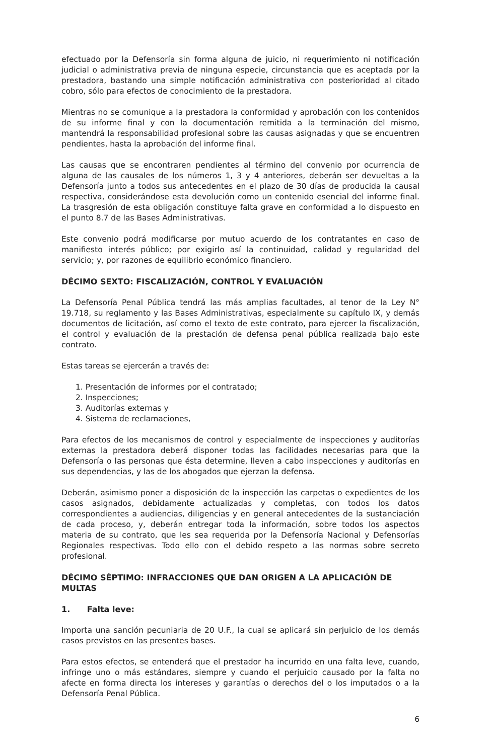efectuado por la Defensoría sin forma alguna de juicio, ni requerimiento ni notificación judicial o administrativa previa de ninguna especie, circunstancia que es aceptada por la prestadora, bastando una simple notificación administrativa con posterioridad al citado cobro, sólo para efectos de conocimiento de la prestadora.
Mientras no se comunique a la prestadora la conformidad y aprobación con los contenidos de su informe final y con la documentación remitida a la terminación del mismo, mantendrá la responsabilidad profesional sobre las causas asignadas y que se encuentren pendientes, hasta la aprobación del informe final.
Las causas que se encontraren pendientes al término del convenio por ocurrencia de alguna de las causales de los números 1, 3 y 4 anteriores, deberán ser devueltas a la Defensoría junto a todos sus antecedentes en el plazo de 30 días de producida la causal respectiva, considerándose esta devolución como un contenido esencial del informe final. La trasgresión de esta obligación constituye falta grave en conformidad a lo dispuesto en el punto 8.7 de las Bases Administrativas.
Este convenio podrá modificarse por mutuo acuerdo de los contratantes en caso de manifiesto interés público; por exigirlo así la continuidad, calidad y regularidad del servicio; y, por razones de equilibrio económico financiero.
DÉCIMO SEXTO: FISCALIZACIÓN, CONTROL Y EVALUACIÓN
La Defensoría Penal Pública tendrá las más amplias facultades, al tenor de la Ley N° 19.718, su reglamento y las Bases Administrativas, especialmente su capítulo IX, y demás documentos de licitación, así como el texto de este contrato, para ejercer la fiscalización, el control y evaluación de la prestación de defensa penal pública realizada bajo este contrato.
Estas tareas se ejercerán a través de:
1. Presentación de informes por el contratado;
2. Inspecciones;
3. Auditorías externas y
4. Sistema de reclamaciones,
Para efectos de los mecanismos de control y especialmente de inspecciones y auditorías externas la prestadora deberá disponer todas las facilidades necesarias para que la Defensoría o las personas que ésta determine, lleven a cabo inspecciones y auditorías en sus dependencias, y las de los abogados que ejerzan la defensa.
Deberán, asimismo poner a disposición de la inspección las carpetas o expedientes de los casos asignados, debidamente actualizadas y completas, con todos los datos correspondientes a audiencias, diligencias y en general antecedentes de la sustanciación de cada proceso, y, deberán entregar toda la información, sobre todos los aspectos materia de su contrato, que les sea requerida por la Defensoría Nacional y Defensorías Regionales respectivas. Todo ello con el debido respeto a las normas sobre secreto profesional.
DÉCIMO SÉPTIMO: INFRACCIONES QUE DAN ORIGEN A LA APLICACIÓN DE MULTAS
1. Falta leve:
Importa una sanción pecuniaria de 20 U.F., la cual se aplicará sin perjuicio de los demás casos previstos en las presentes bases.
Para estos efectos, se entenderá que el prestador ha incurrido en una falta leve, cuando, infringe uno o más estándares, siempre y cuando el perjuicio causado por la falta no afecte en forma directa los intereses y garantías o derechos del o los imputados o a la Defensoría Penal Pública.
6